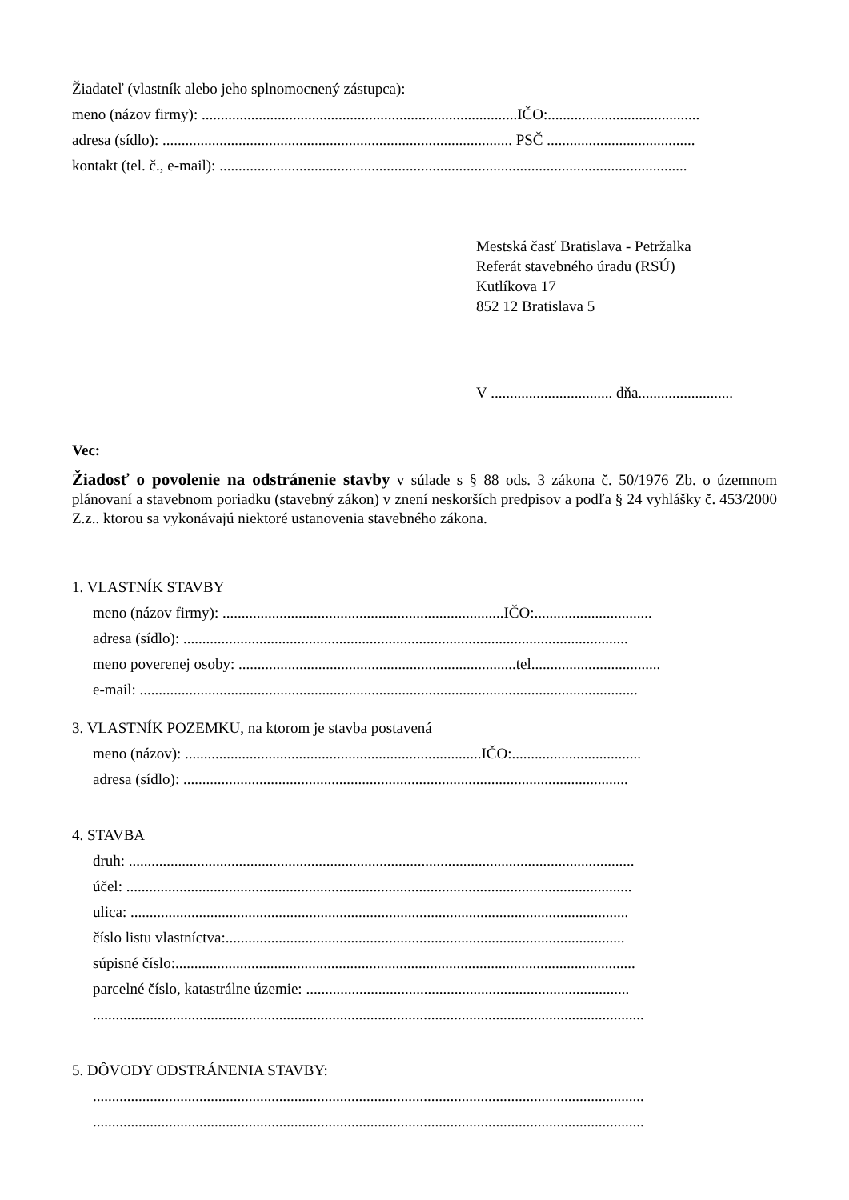Žiadateľ (vlastník alebo jeho splnomocnený zástupca):
meno (názov firmy): ...................................................................................IČO:........................................
adresa (sídlo): ............................................................................................ PSČ .......................................
kontakt (tel. č., e-mail): ...........................................................................................................................
Mestská časť Bratislava - Petržalka
Referát stavebného úradu (RSÚ)
Kutlíkova 17
852 12 Bratislava 5
V ................................ dňa.........................
Vec:
Žiadosť o povolenie na odstránenie stavby v súlade s § 88 ods. 3 zákona č. 50/1976 Zb. o územnom plánovaní a stavebnom poriadku (stavebný zákon) v znení neskorších predpisov a podľa § 24 vyhlášky č. 453/2000 Z.z.. ktorou sa vykonávajú niektoré ustanovenia stavebného zákona.
1. VLASTNÍK STAVBY
meno (názov firmy): ..........................................................................IČO:...............................
adresa (sídlo): .....................................................................................................................
meno poverenej osoby: .........................................................................tel..................................
e-mail: ...................................................................................................................................
3. VLASTNÍK POZEMKU, na ktorom je stavba postavená
meno (názov): ..............................................................................IČO:..................................
adresa (sídlo): .....................................................................................................................
4. STAVBA
druh: .....................................................................................................................................
účel: .....................................................................................................................................
ulica: ...................................................................................................................................
číslo listu vlastníctva:.........................................................................................................
súpisné číslo:.........................................................................................................................
parcelné číslo, katastrálne územie: .....................................................................................
.................................................................................................................................................
5. DÔVODY ODSTRÁNENIA STAVBY:
.................................................................................................................................................
.................................................................................................................................................